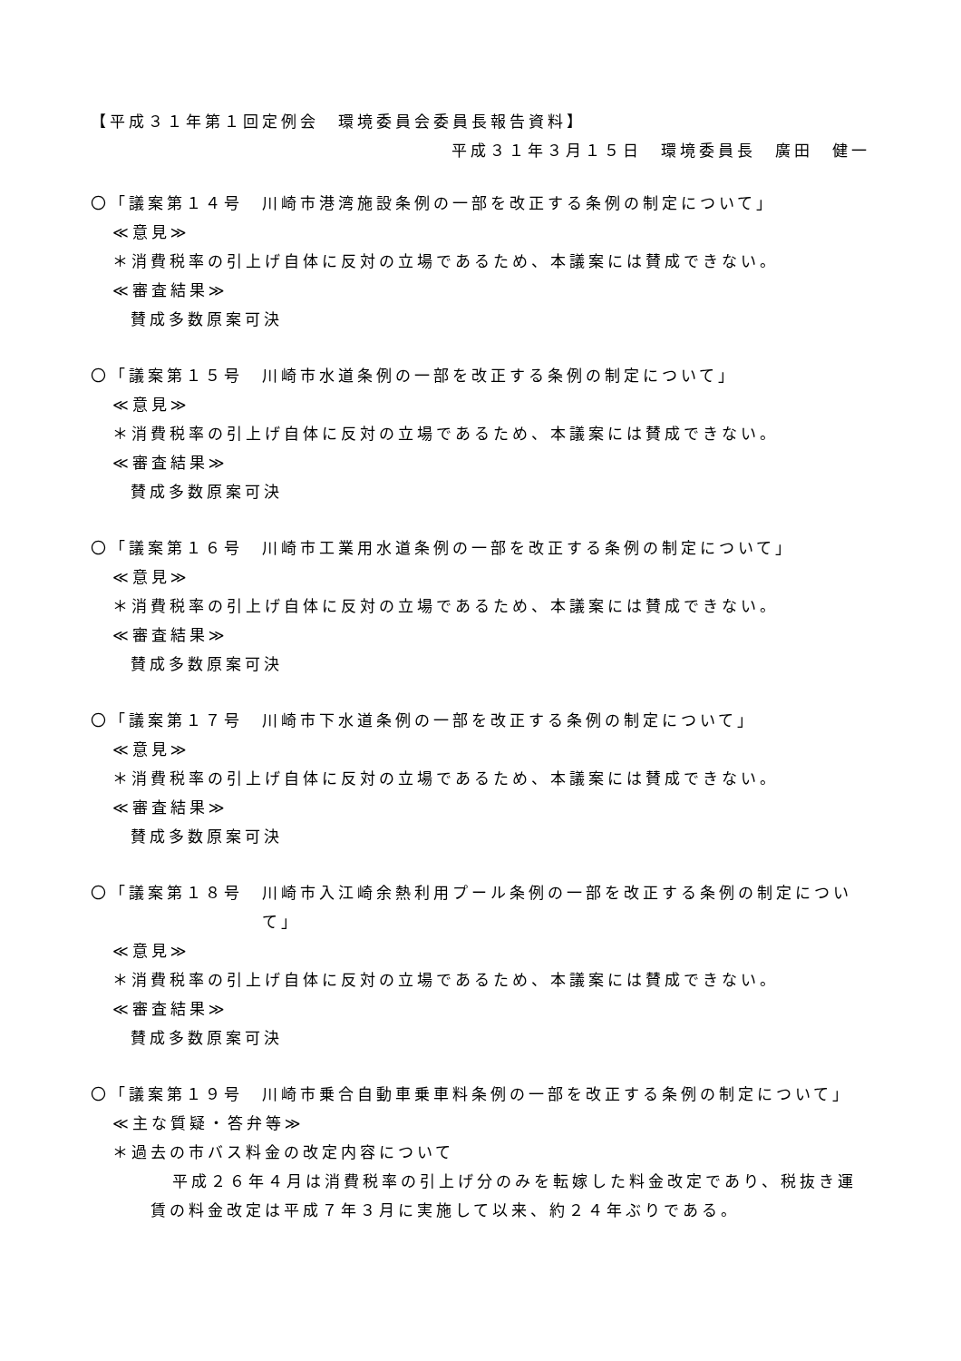【平成３１年第１回定例会　環境委員会委員長報告資料】
平成３１年３月１５日　環境委員長　廣田　健一
〇「議案第１４号　川崎市港湾施設条例の一部を改正する条例の制定について」
≪意見≫
＊消費税率の引上げ自体に反対の立場であるため、本議案には賛成できない。
≪審査結果≫
賛成多数原案可決
〇「議案第１５号　川崎市水道条例の一部を改正する条例の制定について」
≪意見≫
＊消費税率の引上げ自体に反対の立場であるため、本議案には賛成できない。
≪審査結果≫
賛成多数原案可決
〇「議案第１６号　川崎市工業用水道条例の一部を改正する条例の制定について」
≪意見≫
＊消費税率の引上げ自体に反対の立場であるため、本議案には賛成できない。
≪審査結果≫
賛成多数原案可決
〇「議案第１７号　川崎市下水道条例の一部を改正する条例の制定について」
≪意見≫
＊消費税率の引上げ自体に反対の立場であるため、本議案には賛成できない。
≪審査結果≫
賛成多数原案可決
〇「議案第１８号　 川崎市入江崎余熱利用プール条例の一部を改正する条例の制定について」
≪意見≫
＊消費税率の引上げ自体に反対の立場であるため、本議案には賛成できない。
≪審査結果≫
賛成多数原案可決
〇「議案第１９号　 川崎市乗合自動車乗車料条例の一部を改正する条例の制定について」
≪主な質疑・答弁等≫
＊過去の市バス料金の改定内容について
平成２６年４月は消費税率の引上げ分のみを転嫁した料金改定であり、税抜き運賃の料金改定は平成７年３月に実施して以来、約２４年ぶりである。